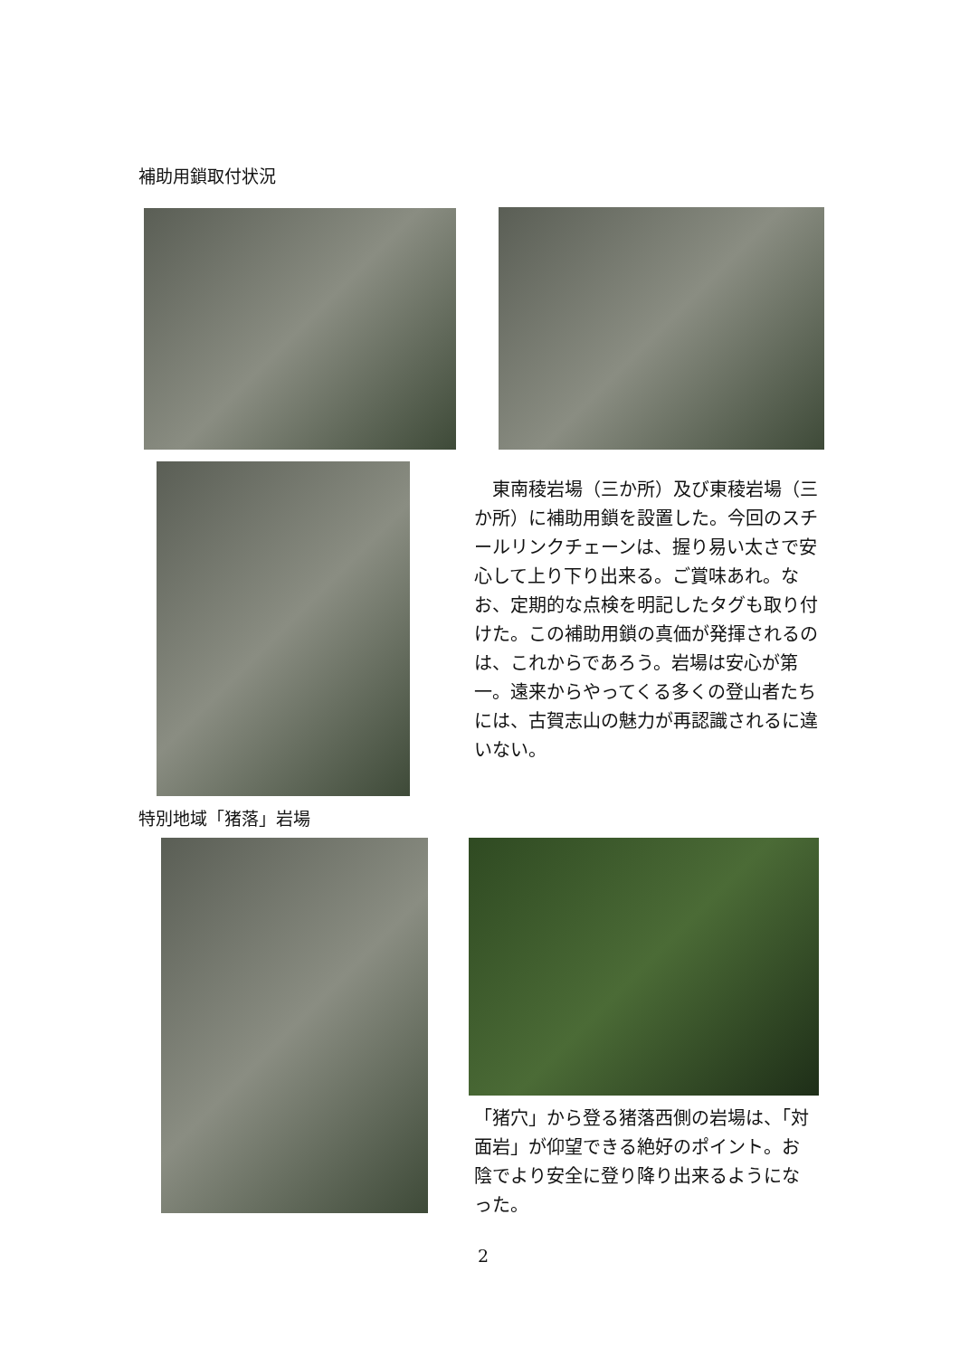補助用鎖取付状況
　東南稜岩場（三か所）及び東稜岩場（三か所）に補助用鎖を設置した。今回のスチールリンクチェーンは、握り易い太さで安心して上り下り出来る。ご賞味あれ。なお、定期的な点検を明記したタグも取り付けた。この補助用鎖の真価が発揮されるのは、これからであろう。岩場は安心が第一。遠来からやってくる多くの登山者たちには、古賀志山の魅力が再認識されるに違いない。
特別地域「猪落」岩場
「猪穴」から登る猪落西側の岩場は、「対面岩」が仰望できる絶好のポイント。お陰でより安全に登り降り出来るようになった。
2